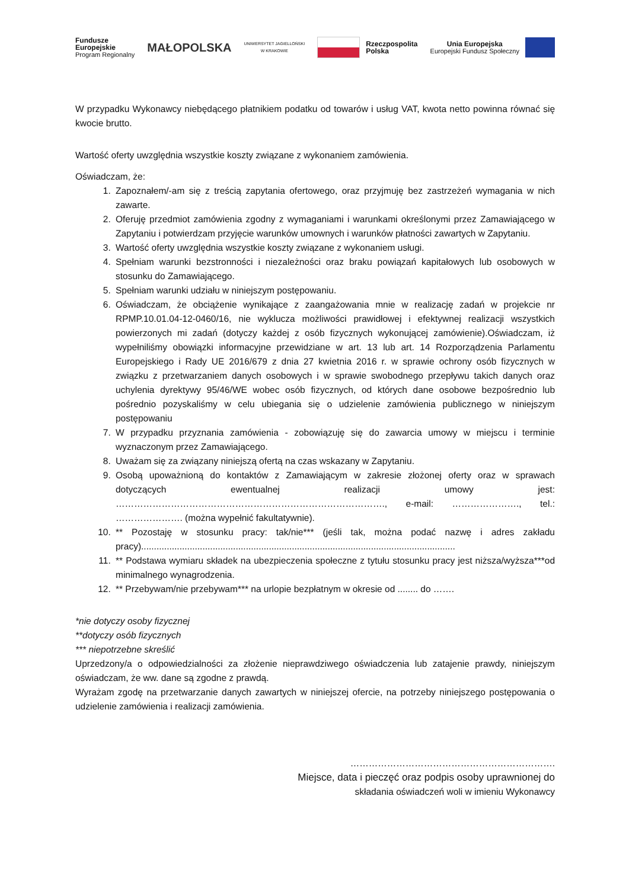Fundusze
Europejskie
Program Regionalny
MAŁOPOLSKA
UNIWERSYTET JAGIELLOŃSKI
W KRAKOWIE
Rzeczpospolita
Polska
Unia Europejska
Europejski Fundusz Społeczny
W przypadku Wykonawcy niebędącego płatnikiem podatku od towarów i usług VAT, kwota netto powinna równać się kwocie brutto.
Wartość oferty uwzględnia wszystkie koszty związane z wykonaniem zamówienia.
Oświadczam, że:
1. Zapoznałem/-am się z treścią zapytania ofertowego, oraz przyjmuję bez zastrzeżeń wymagania w nich zawarte.
2. Oferuję przedmiot zamówienia zgodny z wymaganiami i warunkami określonymi przez Zamawiającego w Zapytaniu i potwierdzam przyjęcie warunków umownych i warunków płatności zawartych w Zapytaniu.
3. Wartość oferty uwzględnia wszystkie koszty związane z wykonaniem usługi.
4. Spełniam warunki bezstronności i niezależności oraz braku powiązań kapitałowych lub osobowych w stosunku do Zamawiającego.
5. Spełniam warunki udziału w niniejszym postępowaniu.
6. Oświadczam, że obciążenie wynikające z zaangażowania mnie w realizację zadań w projekcie nr RPMP.10.01.04-12-0460/16, nie wyklucza możliwości prawidłowej i efektywnej realizacji wszystkich powierzonych mi zadań (dotyczy każdej z osób fizycznych wykonującej zamówienie).Oświadczam, iż wypełniliśmy obowiązki informacyjne przewidziane w art. 13 lub art. 14 Rozporządzenia Parlamentu Europejskiego i Rady UE 2016/679 z dnia 27 kwietnia 2016 r. w sprawie ochrony osób fizycznych w związku z przetwarzaniem danych osobowych i w sprawie swobodnego przepływu takich danych oraz uchylenia dyrektywy 95/46/WE wobec osób fizycznych, od których dane osobowe bezpośrednio lub pośrednio pozyskaliśmy w celu ubiegania się o udzielenie zamówienia publicznego w niniejszym postępowaniu
7. W przypadku przyznania zamówienia - zobowiązuję się do zawarcia umowy w miejscu i terminie wyznaczonym przez Zamawiającego.
8. Uważam się za związany niniejszą ofertą na czas wskazany w Zapytaniu.
9. Osobą upoważnioną do kontaktów z Zamawiającym w zakresie złożonej oferty oraz w sprawach dotyczących ewentualnej realizacji umowy jest: ……………………………………………………………………………., e-mail: …………………., tel.: …………………. (można wypełnić fakultatywnie).
10. ** Pozostaję w stosunku pracy: tak/nie*** (jeśli tak, można podać nazwę i adres zakładu pracy)...........................................................................................................................
11. ** Podstawa wymiaru składek na ubezpieczenia społeczne z tytułu stosunku pracy jest niższa/wyższa***od minimalnego wynagrodzenia.
12. ** Przebywam/nie przebywam*** na urlopie bezpłatnym w okresie od ........ do …….
*nie dotyczy osoby fizycznej
**dotyczy osób fizycznych
*** niepotrzebne skreślić
Uprzedzony/a o odpowiedzialności za złożenie nieprawdziwego oświadczenia lub zatajenie prawdy, niniejszym oświadczam, że ww. dane są zgodne z prawdą.
Wyrażam zgodę na przetwarzanie danych zawartych w niniejszej ofercie, na potrzeby niniejszego postępowania o udzielenie zamówienia i realizacji zamówienia.
………………………………………………………….
Miejsce, data i pieczęć oraz podpis osoby uprawnionej do
składania oświadczeń woli w imieniu Wykonawcy